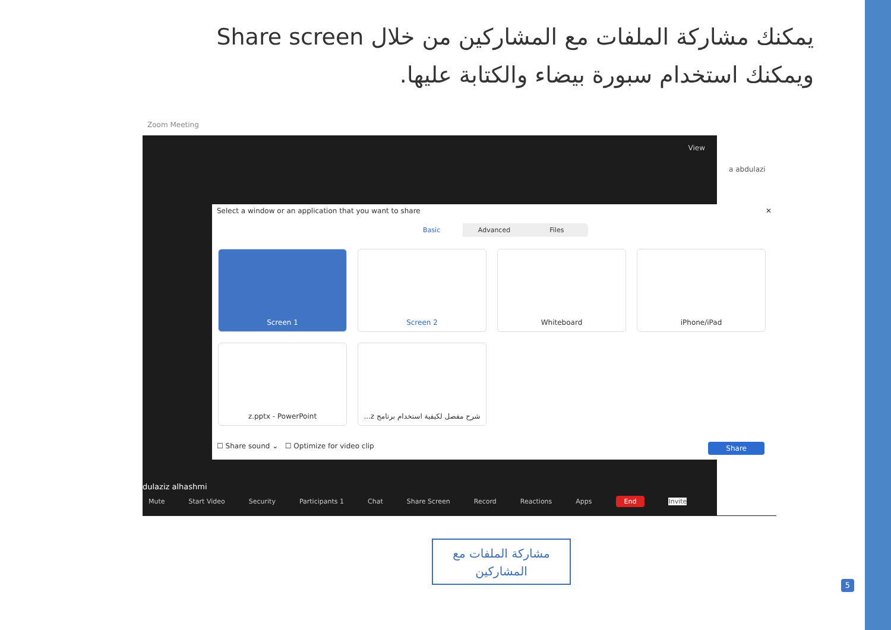يمكنك مشاركة الملفات مع المشاركين من خلال Share screen
ويمكنك استخدام سبورة بيضاء والكتابة عليها.
Zoom Meeting
View
a abdulazi
Select a window or an application that you want to share ✕
Basic Advanced Files
Screen 1
Screen 2
Whiteboard
iPhone/iPad
z.pptx - PowerPoint
شرح مفصل لكيفية استخدام برنامج z...
☐ Share sound ⌄ ☐ Optimize for video clip Share
dulaziz alhashmi
Mute Start Video Security Participants 1 Chat Share Screen Record Reactions Apps End Invite
مشاركة الملفات مع
المشاركين
5